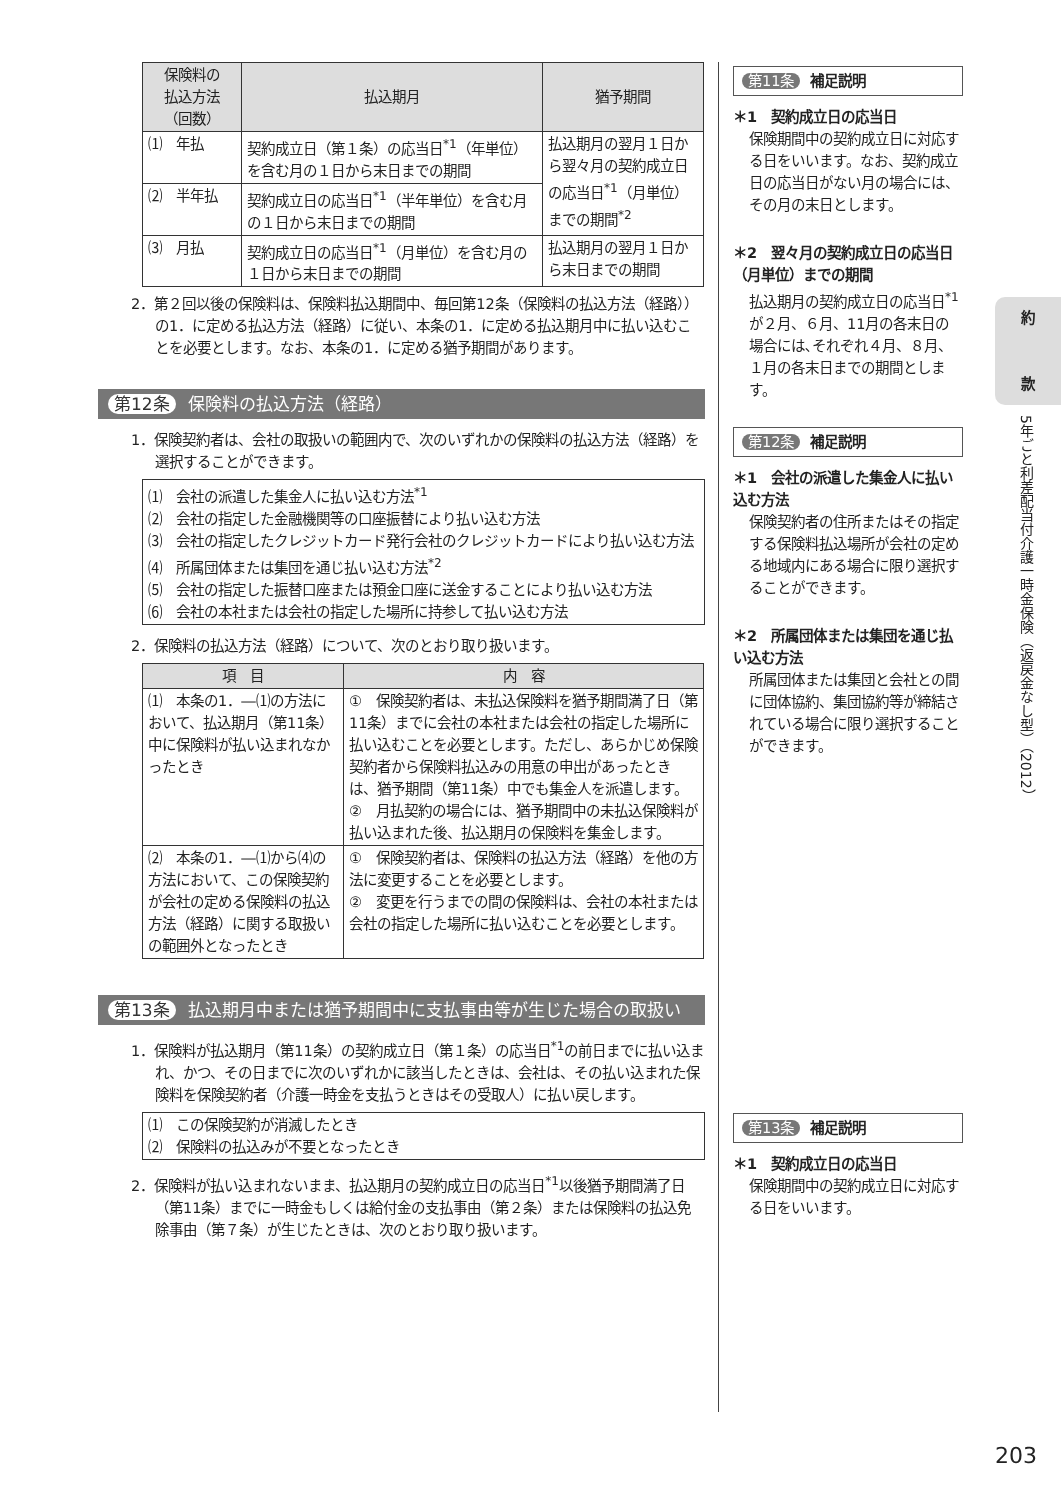| 保険料の 払込方法 （回数） | 払込期月 | 猶予期間 |
| --- | --- | --- |
| ⑴ 年払 | 契約成立日（第１条）の応当日<sup>*1</sup>（年単位）を含む月の１日から末日までの期間 | 払込期月の翌月１日から翌々月の契約成立日の応当日<sup>*1</sup>（月単位）までの期間<sup>*2</sup> |
| ⑵ 半年払 | 契約成立日の応当日<sup>*1</sup>（半年単位）を含む月の１日から末日までの期間 | |
| ⑶ 月払 | 契約成立日の応当日<sup>*1</sup>（月単位）を含む月の１日から末日までの期間 | 払込期月の翌月１日から末日までの期間 |
2．第２回以後の保険料は、保険料払込期間中、毎回第12条（保険料の払込方法（経路））の1．に定める払込方法（経路）に従い、本条の1．に定める払込期月中に払い込むことを必要とします。なお、本条の1．に定める猶予期間があります。
第12条 保険料の払込方法（経路）
1．保険契約者は、会社の取扱いの範囲内で、次のいずれかの保険料の払込方法（経路）を選択することができます。
⑴　会社の派遣した集金人に払い込む方法<sup>*1</sup>
⑵　会社の指定した金融機関等の口座振替により払い込む方法
⑶　会社の指定したクレジットカード発行会社のクレジットカードにより払い込む方法
⑷　所属団体または集団を通じ払い込む方法<sup>*2</sup>
⑸　会社の指定した振替口座または預金口座に送金することにより払い込む方法
⑹　会社の本社または会社の指定した場所に持参して払い込む方法
2．保険料の払込方法（経路）について、次のとおり取り扱います。
| 項 目 | 内 容 |
| --- | --- |
| ⑴ 本条の1．―⑴の方法において、払込期月（第11条）中に保険料が払い込まれなかったとき | ① 保険契約者は、未払込保険料を猶予期間満了日（第11条）までに会社の本社または会社の指定した場所に払い込むことを必要とします。ただし、あらかじめ保険契約者から保険料払込みの用意の申出があったときは、猶予期間（第11条）中でも集金人を派遣します。 ② 月払契約の場合には、猶予期間中の未払込保険料が払い込まれた後、払込期月の保険料を集金します。 |
| ⑵ 本条の1．―⑴から⑷の方法において、この保険契約が会社の定める保険料の払込方法（経路）に関する取扱いの範囲外となったとき | ① 保険契約者は、保険料の払込方法（経路）を他の方法に変更することを必要とします。 ② 変更を行うまでの間の保険料は、会社の本社または会社の指定した場所に払い込むことを必要とします。 |
第13条 払込期月中または猶予期間中に支払事由等が生じた場合の取扱い
1．保険料が払込期月（第11条）の契約成立日（第１条）の応当日<sup>*1</sup>の前日までに払い込まれ、かつ、その日までに次のいずれかに該当したときは、会社は、その払い込まれた保険料を保険契約者（介護一時金を支払うときはその受取人）に払い戻します。
⑴　この保険契約が消滅したとき
⑵　保険料の払込みが不要となったとき
2．保険料が払い込まれないまま、払込期月の契約成立日の応当日<sup>*1</sup>以後猶予期間満了日（第11条）までに一時金もしくは給付金の支払事由（第２条）または保険料の払込免除事由（第７条）が生じたときは、次のとおり取り扱います。
第11条 補足説明
＊1　契約成立日の応当日
保険期間中の契約成立日に対応する日をいいます。なお、契約成立日の応当日がない月の場合には、その月の末日とします。
＊2　翌々月の契約成立日の応当日（月単位）までの期間
払込期月の契約成立日の応当日<sup>*1</sup>が２月、６月、11月の各末日の場合には､それぞれ４月、８月、１月の各末日までの期間とします。
第12条 補足説明
＊1　会社の派遣した集金人に払い込む方法
保険契約者の住所またはその指定する保険料払込場所が会社の定める地域内にある場合に限り選択することができます。
＊2　所属団体または集団を通じ払い込む方法
所属団体または集団と会社との間に団体協約、集団協約等が締結されている場合に限り選択することができます。
第13条 補足説明
＊1　契約成立日の応当日
保険期間中の契約成立日に対応する日をいいます。
約
款
5年ごと利差配当付介護一時金保険（返戻金なし型）（2012）
203